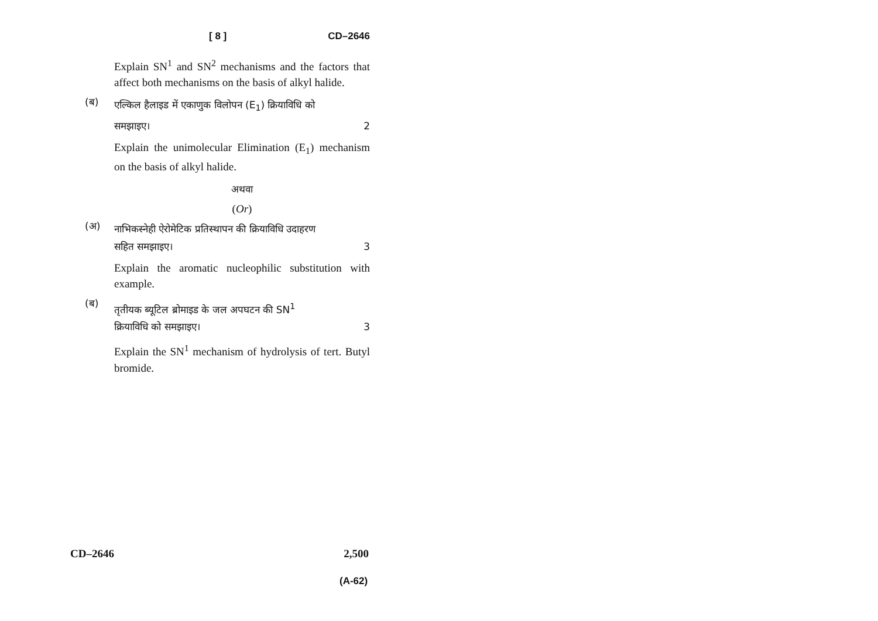[ 8 ] CD–2646
Explain SN<sup>1</sup> and SN<sup>2</sup> mechanisms and the factors that affect both mechanisms on the basis of alkyl halide.
(ब)
एल्किल हैलाइड में एकाणुक विलोपन (E<sub>1</sub>) क्रियाविधि को
समझाइए। 2
Explain the unimolecular Elimination (E<sub>1</sub>) mechanism on the basis of alkyl halide.
अथवा
(Or)
(अ)
नाभिकस्नेही ऐरोमेटिक प्रतिस्थापन की क्रियाविधि उदाहरण
सहित समझाइए। 3
Explain the aromatic nucleophilic substitution with example.
(ब)
तृतीयक ब्यूटिल ब्रोमाइड के जल अपघटन की SN<sup>1</sup>
क्रियाविधि को समझाइए। 3
Explain the SN<sup>1</sup> mechanism of hydrolysis of tert. Butyl bromide.
CD–2646 2,500
(A-62)